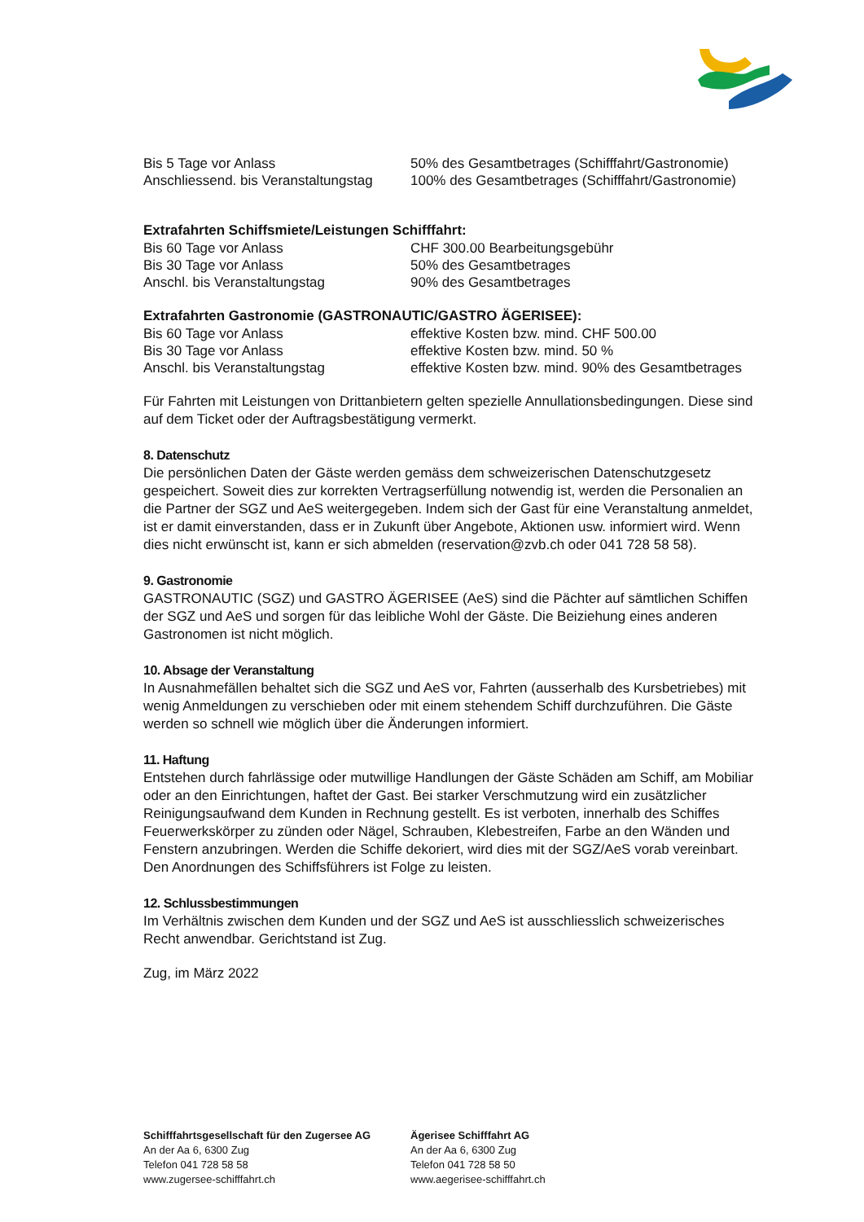| Bis 5 Tage vor Anlass | 50% des Gesamtbetrages (Schifffahrt/Gastronomie) |
| Anschliessend. bis Veranstaltungstag | 100% des Gesamtbetrages (Schifffahrt/Gastronomie) |
Extrafahrten Schiffsmiete/Leistungen Schifffahrt:
| Bis 60 Tage vor Anlass | CHF 300.00 Bearbeitungsgebühr |
| Bis 30 Tage vor Anlass | 50% des Gesamtbetrages |
| Anschl. bis Veranstaltungstag | 90% des Gesamtbetrages |
Extrafahrten Gastronomie (GASTRONAUTIC/GASTRO ÄGERISEE):
| Bis 60 Tage vor Anlass | effektive Kosten bzw. mind. CHF 500.00 |
| Bis 30 Tage vor Anlass | effektive Kosten bzw. mind. 50 % |
| Anschl. bis Veranstaltungstag | effektive Kosten bzw. mind. 90% des Gesamtbetrages |
Für Fahrten mit Leistungen von Drittanbietern gelten spezielle Annullationsbedingungen. Diese sind auf dem Ticket oder der Auftragsbestätigung vermerkt.
8. Datenschutz
Die persönlichen Daten der Gäste werden gemäss dem schweizerischen Datenschutzgesetz gespeichert. Soweit dies zur korrekten Vertragserfüllung notwendig ist, werden die Personalien an die Partner der SGZ und AeS weitergegeben. Indem sich der Gast für eine Veranstaltung anmeldet, ist er damit einverstanden, dass er in Zukunft über Angebote, Aktionen usw. informiert wird. Wenn dies nicht erwünscht ist, kann er sich abmelden (reservation@zvb.ch oder 041 728 58 58).
9. Gastronomie
GASTRONAUTIC (SGZ) und GASTRO ÄGERISEE (AeS) sind die Pächter auf sämtlichen Schiffen der SGZ und AeS und sorgen für das leibliche Wohl der Gäste. Die Beiziehung eines anderen Gastronomen ist nicht möglich.
10. Absage der Veranstaltung
In Ausnahmefällen behaltet sich die SGZ und AeS vor, Fahrten (ausserhalb des Kursbetriebes) mit wenig Anmeldungen zu verschieben oder mit einem stehendem Schiff durchzuführen. Die Gäste werden so schnell wie möglich über die Änderungen informiert.
11. Haftung
Entstehen durch fahrlässige oder mutwillige Handlungen der Gäste Schäden am Schiff, am Mobiliar oder an den Einrichtungen, haftet der Gast. Bei starker Verschmutzung wird ein zusätzlicher Reinigungsaufwand dem Kunden in Rechnung gestellt. Es ist verboten, innerhalb des Schiffes Feuerwerkskörper zu zünden oder Nägel, Schrauben, Klebestreifen, Farbe an den Wänden und Fenstern anzubringen. Werden die Schiffe dekoriert, wird dies mit der SGZ/AeS vorab vereinbart. Den Anordnungen des Schiffsführers ist Folge zu leisten.
12. Schlussbestimmungen
Im Verhältnis zwischen dem Kunden und der SGZ und AeS ist ausschliesslich schweizerisches Recht anwendbar. Gerichtstand ist Zug.
Zug, im März 2022
| Schifffahrtsgesellschaft für den Zugersee AG An der Aa 6, 6300 Zug Telefon 041 728 58 58 www.zugersee-schifffahrt.ch | Ägerisee Schifffahrt AG An der Aa 6, 6300 Zug Telefon 041 728 58 50 www.aegerisee-schifffahrt.ch |